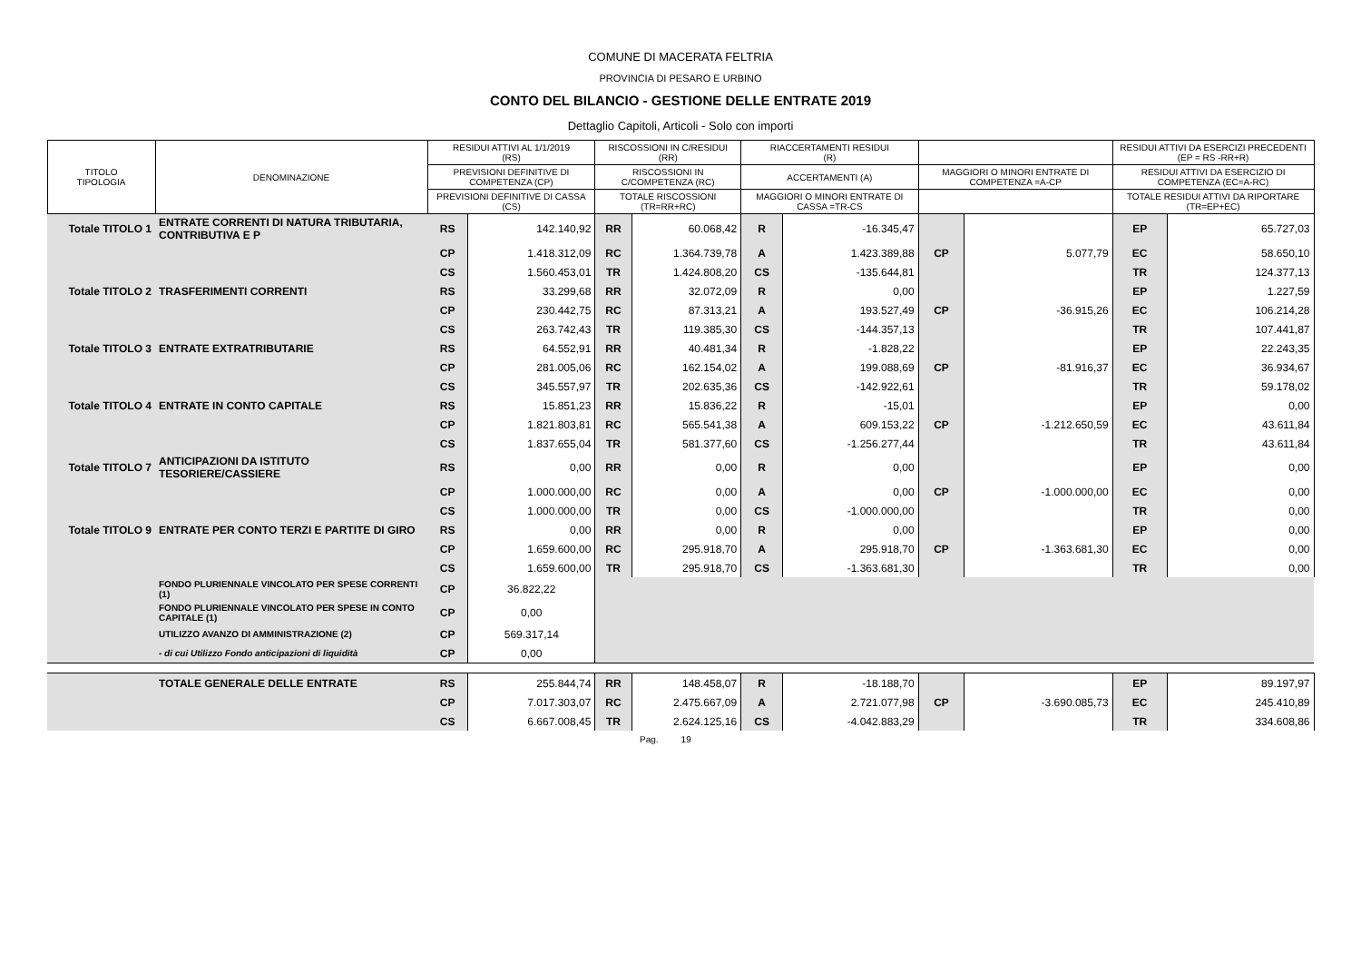COMUNE DI MACERATA FELTRIA
PROVINCIA DI PESARO E URBINO
CONTO DEL BILANCIO - GESTIONE DELLE ENTRATE 2019
Dettaglio Capitoli, Articoli - Solo con importi
| TITOLO TIPOLOGIA | DENOMINAZIONE | RESIDUI ATTIVI AL 1/1/2019 (RS) | | RISCOSSIONI IN C/RESIDUI (RR) | | RIACCERTAMENTI RESIDUI (R) | | | | RESIDUI ATTIVI DA ESERCIZI PRECEDENTI (EP = RS -RR+R) | |
| --- | --- | --- | --- | --- | --- | --- | --- | --- | --- | --- | --- |
| | | PREVISIONI DEFINITIVE DI COMPETENZA (CP) | | RISCOSSIONI IN C/COMPETENZA (RC) | | ACCERTAMENTI (A) | | MAGGIORI O MINORI ENTRATE DI COMPETENZA =A-CP | | RESIDUI ATTIVI DA ESERCIZIO DI COMPETENZA (EC=A-RC) | |
| | | PREVISIONI DEFINITIVE DI CASSA (CS) | | TOTALE RISCOSSIONI (TR=RR+RC) | | MAGGIORI O MINORI ENTRATE DI CASSA =TR-CS | | | | TOTALE RESIDUI ATTIVI DA RIPORTARE (TR=EP+EC) | |
| Totale TITOLO 1 | ENTRATE CORRENTI DI NATURA TRIBUTARIA, CONTRIBUTIVA E P | RS | 142.140,92 | RR | 60.068,42 | R | -16.345,47 | | | EP | 65.727,03 |
| | | CP | 1.418.312,09 | RC | 1.364.739,78 | A | 1.423.389,88 | CP | 5.077,79 | EC | 58.650,10 |
| | | CS | 1.560.453,01 | TR | 1.424.808,20 | CS | -135.644,81 | | | TR | 124.377,13 |
| Totale TITOLO 2 | TRASFERIMENTI CORRENTI | RS | 33.299,68 | RR | 32.072,09 | R | 0,00 | | | EP | 1.227,59 |
| | | CP | 230.442,75 | RC | 87.313,21 | A | 193.527,49 | CP | -36.915,26 | EC | 106.214,28 |
| | | CS | 263.742,43 | TR | 119.385,30 | CS | -144.357,13 | | | TR | 107.441,87 |
| Totale TITOLO 3 | ENTRATE EXTRATRIBUTARIE | RS | 64.552,91 | RR | 40.481,34 | R | -1.828,22 | | | EP | 22.243,35 |
| | | CP | 281.005,06 | RC | 162.154,02 | A | 199.088,69 | CP | -81.916,37 | EC | 36.934,67 |
| | | CS | 345.557,97 | TR | 202.635,36 | CS | -142.922,61 | | | TR | 59.178,02 |
| Totale TITOLO 4 | ENTRATE IN CONTO CAPITALE | RS | 15.851,23 | RR | 15.836,22 | R | -15,01 | | | EP | 0,00 |
| | | CP | 1.821.803,81 | RC | 565.541,38 | A | 609.153,22 | CP | -1.212.650,59 | EC | 43.611,84 |
| | | CS | 1.837.655,04 | TR | 581.377,60 | CS | -1.256.277,44 | | | TR | 43.611,84 |
| Totale TITOLO 7 | ANTICIPAZIONI DA ISTITUTO TESORIERE/CASSIERE | RS | 0,00 | RR | 0,00 | R | 0,00 | | | EP | 0,00 |
| | | CP | 1.000.000,00 | RC | 0,00 | A | 0,00 | CP | -1.000.000,00 | EC | 0,00 |
| | | CS | 1.000.000,00 | TR | 0,00 | CS | -1.000.000,00 | | | TR | 0,00 |
| Totale TITOLO 9 | ENTRATE PER CONTO TERZI E PARTITE DI GIRO | RS | 0,00 | RR | 0,00 | R | 0,00 | | | EP | 0,00 |
| | | CP | 1.659.600,00 | RC | 295.918,70 | A | 295.918,70 | CP | -1.363.681,30 | EC | 0,00 |
| | | CS | 1.659.600,00 | TR | 295.918,70 | CS | -1.363.681,30 | | | TR | 0,00 |
| | FONDO PLURIENNALE VINCOLATO PER SPESE CORRENTI (1) | CP | 36.822,22 | | | | | | | | |
| | FONDO PLURIENNALE VINCOLATO PER SPESE IN CONTO CAPITALE (1) | CP | 0,00 | | | | | | | | |
| | UTILIZZO AVANZO DI AMMINISTRAZIONE (2) | CP | 569.317,14 | | | | | | | | |
| | - di cui Utilizzo Fondo anticipazioni di liquidità | CP | 0,00 | | | | | | | | |
| | TOTALE GENERALE DELLE ENTRATE | RS | 255.844,74 | RR | 148.458,07 | R | -18.188,70 | | | EP | 89.197,97 |
| | | CP | 7.017.303,07 | RC | 2.475.667,09 | A | 2.721.077,98 | CP | -3.690.085,73 | EC | 245.410,89 |
| | | CS | 6.667.008,45 | TR | 2.624.125,16 | CS | -4.042.883,29 | | | TR | 334.608,86 |
Pag. 19